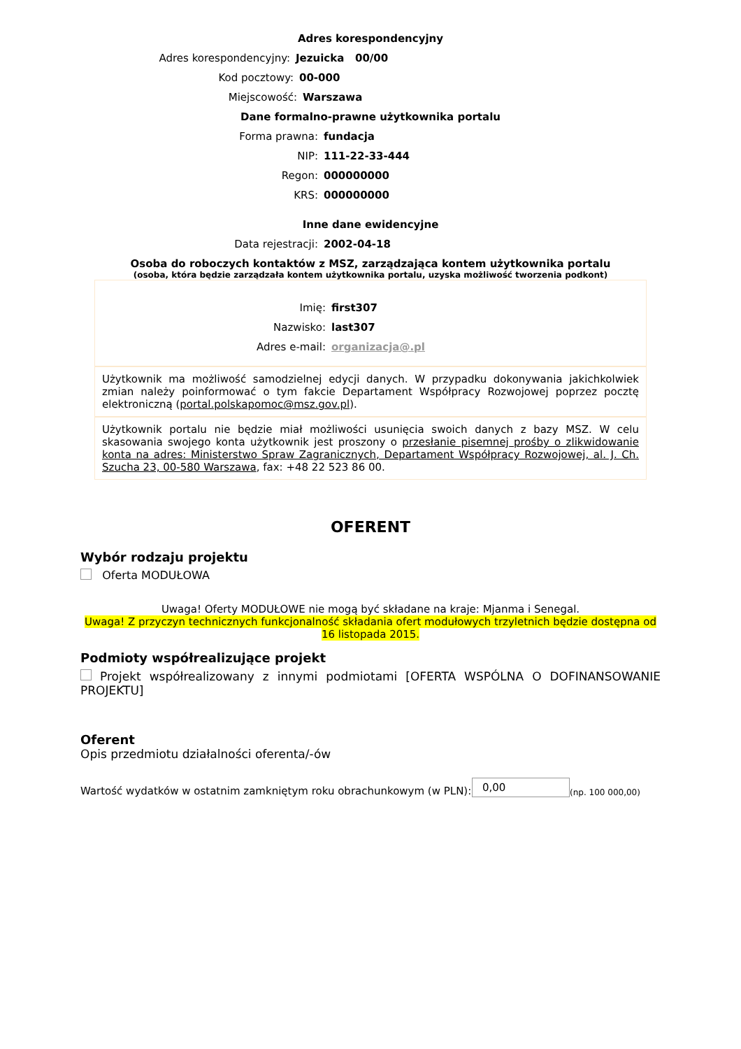Adres korespondencyjny
Adres korespondencyjny: Jezuicka 00/00
Kod pocztowy: 00-000
Miejscowość: Warszawa
Dane formalno-prawne użytkownika portalu
Forma prawna: fundacja
NIP: 111-22-33-444
Regon: 000000000
KRS: 000000000
Inne dane ewidencyjne
Data rejestracji: 2002-04-18
Osoba do roboczych kontaktów z MSZ, zarządzająca kontem użytkownika portalu
(osoba, która będzie zarządzała kontem użytkownika portalu, uzyska możliwość tworzenia podkont)
Imię: first307
Nazwisko: last307
Adres e-mail: organizacja@.pl
Użytkownik ma możliwość samodzielnej edycji danych. W przypadku dokonywania jakichkolwiek zmian należy poinformować o tym fakcie Departament Współpracy Rozwojowej poprzez pocztę elektroniczną (portal.polskapomoc@msz.gov.pl).
Użytkownik portalu nie będzie miał możliwości usunięcia swoich danych z bazy MSZ. W celu skasowania swojego konta użytkownik jest proszony o przesłanie pisemnej prośby o zlikwidowanie konta na adres: Ministerstwo Spraw Zagranicznych, Departament Współpracy Rozwojowej, al. J. Ch. Szucha 23, 00-580 Warszawa, fax: +48 22 523 86 00.
OFERENT
Wybór rodzaju projektu
Oferta MODUŁOWA
Uwaga! Oferty MODUŁOWE nie mogą być składane na kraje: Mjanma i Senegal.
Uwaga! Z przyczyn technicznych funkcjonalność składania ofert modułowych trzyletnich będzie dostępna od 16 listopada 2015.
Podmioty współrealizujące projekt
Projekt współrealizowany z innymi podmiotami [OFERTA WSPÓLNA O DOFINANSOWANIE PROJEKTU]
Oferent
Opis przedmiotu działalności oferenta/-ów
Wartość wydatków w ostatnim zamkniętym roku obrachunkowym (w PLN): 0,00 (np. 100 000,00)